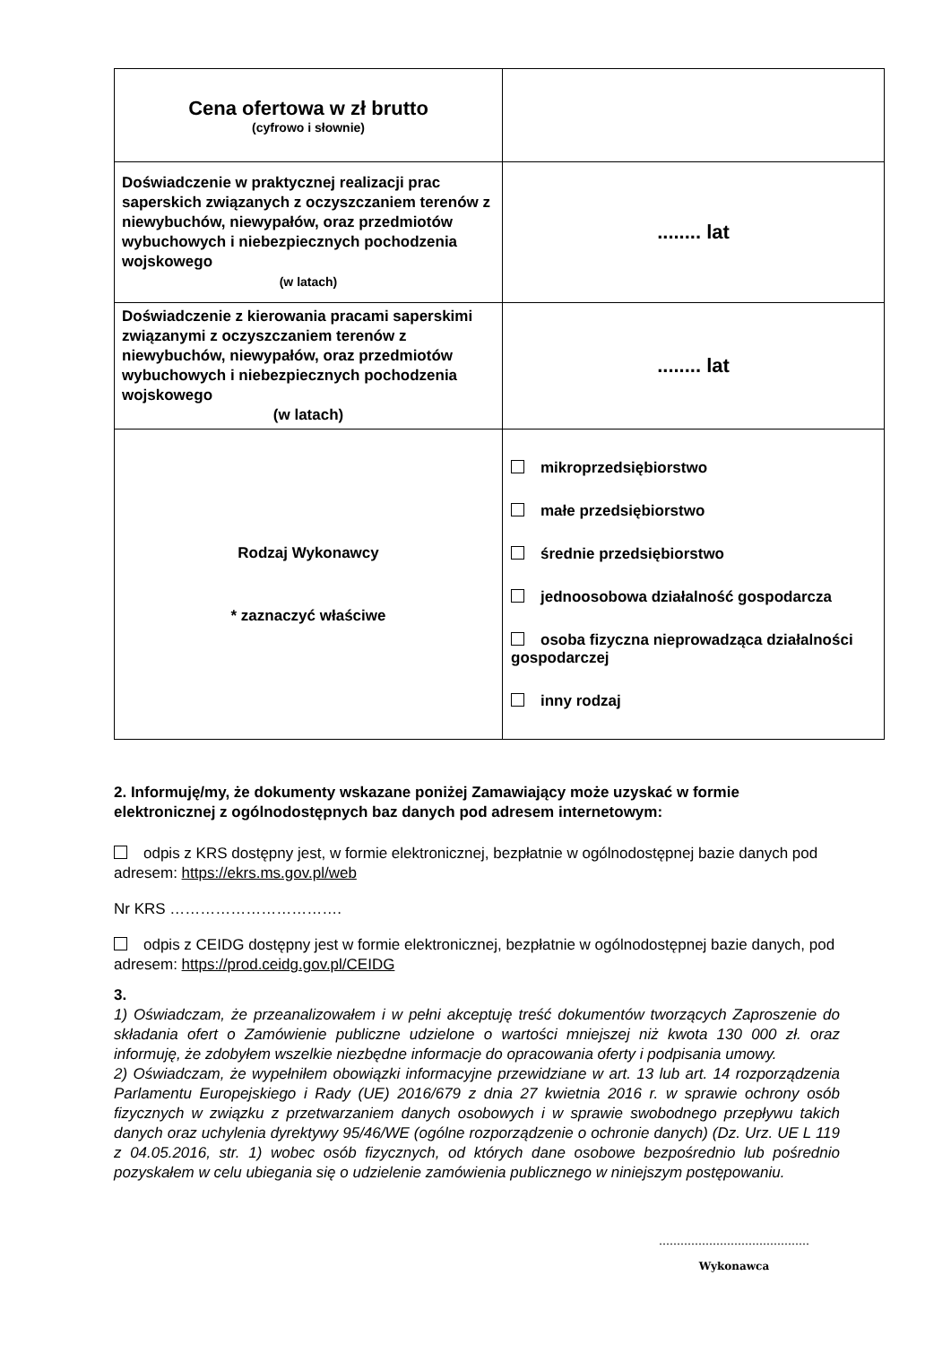| Cena ofertowa w zł brutto (cyfrowo i słownie) | |
| Doświadczenie w praktycznej realizacji prac saperskich związanych z oczyszczaniem terenów z niewybuchów, niewypałów, oraz przedmiotów wybuchowych i niebezpiecznych pochodzenia wojskowego (w latach) | ........ lat |
| Doświadczenie z kierowania pracami saperskimi związanymi z oczyszczaniem terenów z niewybuchów, niewypałów, oraz przedmiotów wybuchowych i niebezpiecznych pochodzenia wojskowego (w latach) | ........ lat |
| Rodzaj Wykonawcy * zaznaczyć właściwe | mikroprzedsiębiorstwo małe przedsiębiorstwo średnie przedsiębiorstwo jednoosobowa działalność gospodarcza osoba fizyczna nieprowadząca działalności gospodarczej inny rodzaj |
2. Informuję/my, że dokumenty wskazane poniżej Zamawiający może uzyskać w formie elektronicznej z ogólnodostępnych baz danych pod adresem internetowym:
odpis z KRS dostępny jest, w formie elektronicznej, bezpłatnie w ogólnodostępnej bazie danych pod adresem: https://ekrs.ms.gov.pl/web
Nr KRS …………………………….
odpis z CEIDG dostępny jest w formie elektronicznej, bezpłatnie w ogólnodostępnej bazie danych, pod adresem: https://prod.ceidg.gov.pl/CEIDG
3.
1) Oświadczam, że przeanalizowałem i w pełni akceptuję treść dokumentów tworzących Zaproszenie do składania ofert o Zamówienie publiczne udzielone o wartości mniejszej niż kwota 130 000 zł. oraz informuję, że zdobyłem wszelkie niezbędne informacje do opracowania oferty i podpisania umowy.
2) Oświadczam, że wypełniłem obowiązki informacyjne przewidziane w art. 13 lub art. 14 rozporządzenia Parlamentu Europejskiego i Rady (UE) 2016/679 z dnia 27 kwietnia 2016 r. w sprawie ochrony osób fizycznych w związku z przetwarzaniem danych osobowych i w sprawie swobodnego przepływu takich danych oraz uchylenia dyrektywy 95/46/WE (ogólne rozporządzenie o ochronie danych) (Dz. Urz. UE L 119 z 04.05.2016, str. 1) wobec osób fizycznych, od których dane osobowe bezpośrednio lub pośrednio pozyskałem w celu ubiegania się o udzielenie zamówienia publicznego w niniejszym postępowaniu.
……………………………………
Wykonawca